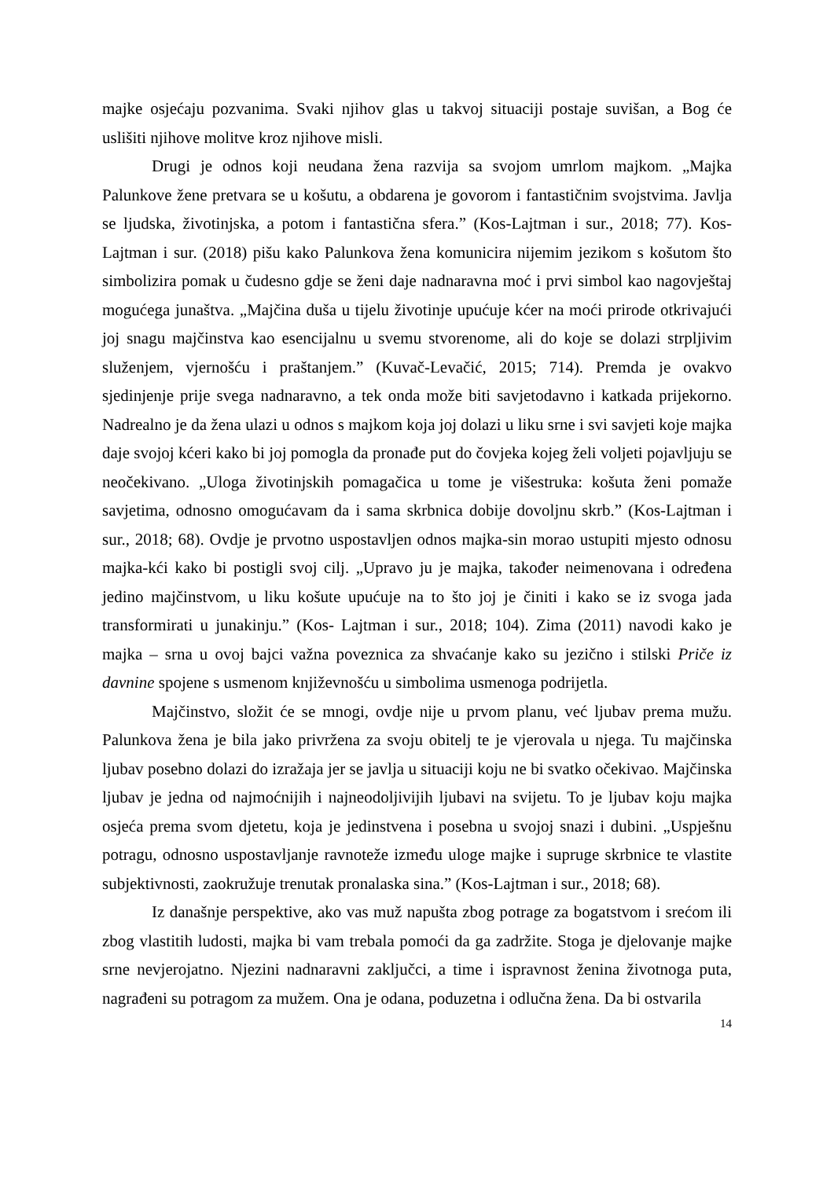majke osjećaju pozvanima. Svaki njihov glas u takvoj situaciji postaje suvišan, a Bog će uslišiti njihove molitve kroz njihove misli.
Drugi je odnos koji neudana žena razvija sa svojom umrlom majkom. „Majka Palunkove žene pretvara se u košutu, a obdarena je govorom i fantastičnim svojstvima. Javlja se ljudska, životinjska, a potom i fantastična sfera.” (Kos-Lajtman i sur., 2018; 77). Kos- Lajtman i sur. (2018) pišu kako Palunkova žena komunicira nijemim jezikom s košutom što simbolizira pomak u čudesno gdje se ženi daje nadnaravna moć i prvi simbol kao nagovještaj mogućega junaštva. „Majčina duša u tijelu životinje upućuje kćer na moći prirode otkrivajući joj snagu majčinstva kao esencijalnu u svemu stvorenome, ali do koje se dolazi strpljivim služenjem, vjernošću i praštanjem.” (Kuvač-Levačić, 2015; 714). Premda je ovakvo sjedinjenje prije svega nadnaravno, a tek onda može biti savjetodavno i katkada prijekorno. Nadrealno je da žena ulazi u odnos s majkom koja joj dolazi u liku srne i svi savjeti koje majka daje svojoj kćeri kako bi joj pomogla da pronađe put do čovjeka kojeg želi voljeti pojavljuju se neočekivano. „Uloga životinjskih pomagačica u tome je višestruka: košuta ženi pomaže savjetima, odnosno omogućavam da i sama skrbnica dobije dovoljnu skrb.” (Kos-Lajtman i sur., 2018; 68). Ovdje je prvotno uspostavljen odnos majka-sin morao ustupiti mjesto odnosu majka-kći kako bi postigli svoj cilj. „Upravo ju je majka, također neimenovana i određena jedino majčinstvom, u liku košute upućuje na to što joj je činiti i kako se iz svoga jada transformirati u junakinju.” (Kos- Lajtman i sur., 2018; 104). Zima (2011) navodi kako je majka – srna u ovoj bajci važna poveznica za shvaćanje kako su jezično i stilski Priče iz davnine spojene s usmenom književnošću u simbolima usmenoga podrijetla.
Majčinstvo, složit će se mnogi, ovdje nije u prvom planu, već ljubav prema mužu. Palunkova žena je bila jako privržena za svoju obitelj te je vjerovala u njega. Tu majčinska ljubav posebno dolazi do izražaja jer se javlja u situaciji koju ne bi svatko očekivao. Majčinska ljubav je jedna od najmoćnijih i najneodoljivijih ljubavi na svijetu. To je ljubav koju majka osjeća prema svom djetetu, koja je jedinstvena i posebna u svojoj snazi i dubini. „Uspješnu potragu, odnosno uspostavljanje ravnoteže između uloge majke i supruge skrbnice te vlastite subjektivnosti, zaokružuje trenutak pronalaska sina.” (Kos-Lajtman i sur., 2018; 68).
Iz današnje perspektive, ako vas muž napušta zbog potrage za bogatstvom i srećom ili zbog vlastitih ludosti, majka bi vam trebala pomoći da ga zadržite. Stoga je djelovanje majke srne nevjerojatno. Njezini nadnaravni zaključci, a time i ispravnost ženina životnoga puta, nagrađeni su potragom za mužem. Ona je odana, poduzetna i odlučna žena. Da bi ostvarila
14